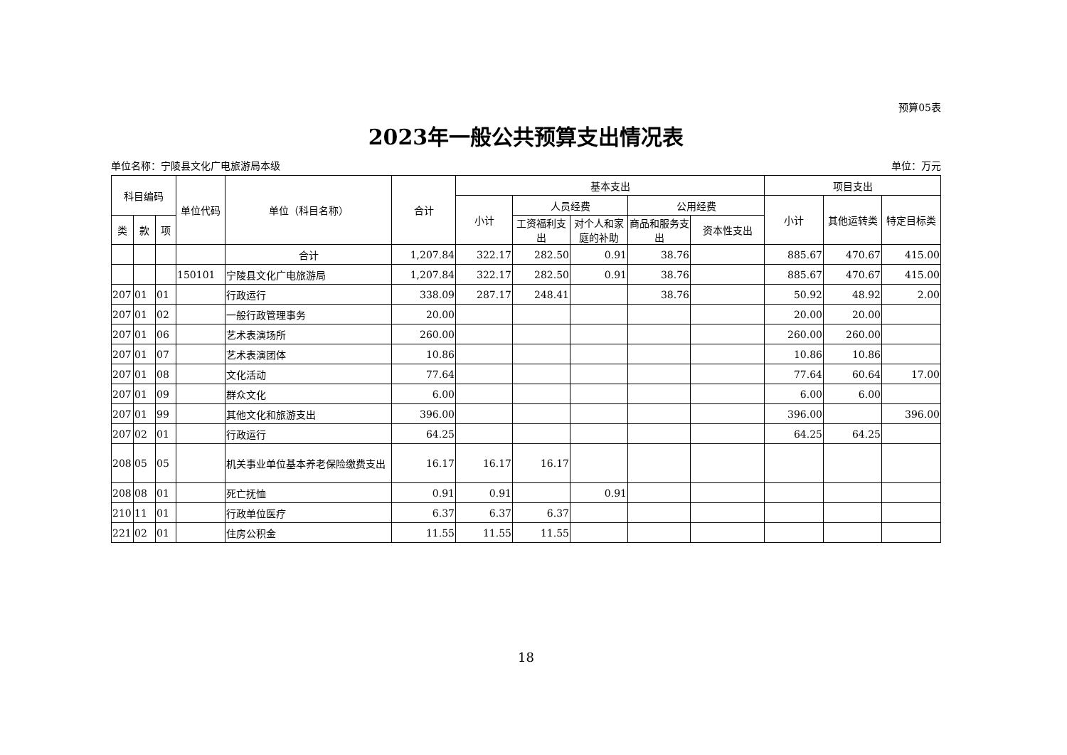预算05表
2023年一般公共预算支出情况表
单位名称：宁陵县文化广电旅游局本级 单位：万元
| 科目编码 | | | 单位代码 | 单位（科目名称） | 合计 | 基本支出 | | | | | 项目支出 | | |
| --- | --- | --- | --- | --- | --- | --- | --- | --- | --- | --- | --- | --- | --- |
| | | | | | | 小计 | 人员经费 | | 公用经费 | | 小计 | 其他运转类 | 特定目标类 |
| 类 | 款 | 项 | | | | | 工资福利支出 | 对个人和家庭的补助 | 商品和服务支出 | 资本性支出 | | | |
| | | | | 合计 | 1,207.84 | 322.17 | 282.50 | 0.91 | 38.76 | | 885.67 | 470.67 | 415.00 |
| | | | 150101 | 宁陵县文化广电旅游局 | 1,207.84 | 322.17 | 282.50 | 0.91 | 38.76 | | 885.67 | 470.67 | 415.00 |
| 207 | 01 | 01 | | 行政运行 | 338.09 | 287.17 | 248.41 | | 38.76 | | 50.92 | 48.92 | 2.00 |
| 207 | 01 | 02 | | 一般行政管理事务 | 20.00 | | | | | | 20.00 | 20.00 | |
| 207 | 01 | 06 | | 艺术表演场所 | 260.00 | | | | | | 260.00 | 260.00 | |
| 207 | 01 | 07 | | 艺术表演团体 | 10.86 | | | | | | 10.86 | 10.86 | |
| 207 | 01 | 08 | | 文化活动 | 77.64 | | | | | | 77.64 | 60.64 | 17.00 |
| 207 | 01 | 09 | | 群众文化 | 6.00 | | | | | | 6.00 | 6.00 | |
| 207 | 01 | 99 | | 其他文化和旅游支出 | 396.00 | | | | | | 396.00 | | 396.00 |
| 207 | 02 | 01 | | 行政运行 | 64.25 | | | | | | 64.25 | 64.25 | |
| 208 | 05 | 05 | | 机关事业单位基本养老保险缴费支出 | 16.17 | 16.17 | 16.17 | | | | | | |
| 208 | 08 | 01 | | 死亡抚恤 | 0.91 | 0.91 | | 0.91 | | | | | |
| 210 | 11 | 01 | | 行政单位医疗 | 6.37 | 6.37 | 6.37 | | | | | | |
| 221 | 02 | 01 | | 住房公积金 | 11.55 | 11.55 | 11.55 | | | | | | |
18